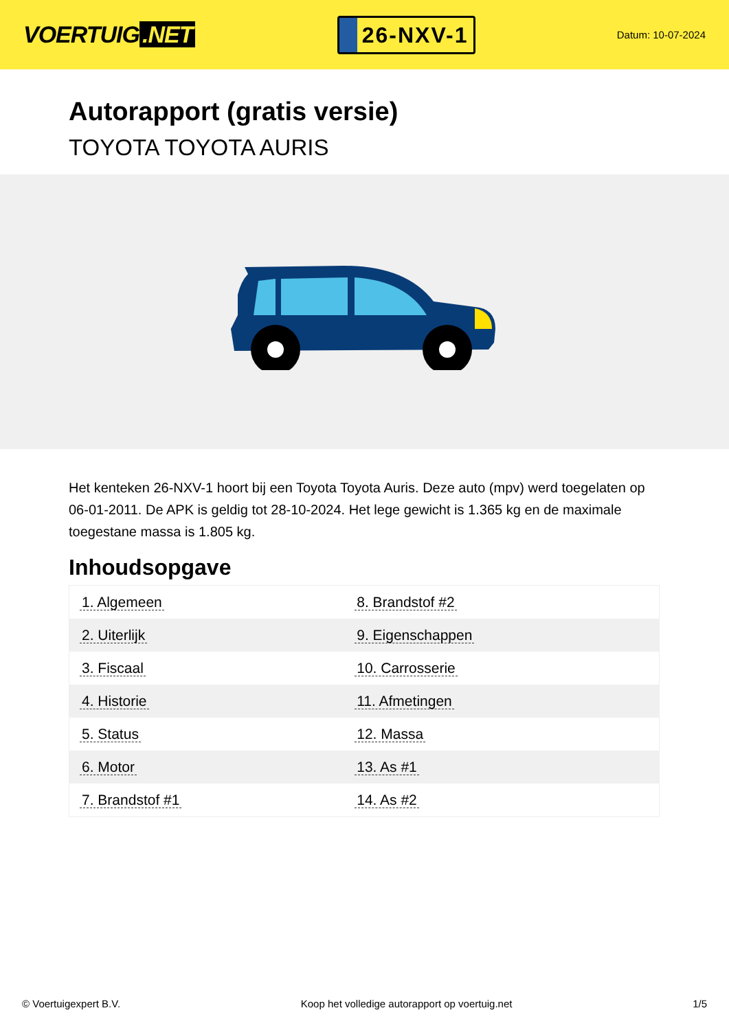VOERTUIG.NET
26-NXV-1
Datum: 10-07-2024
Autorapport (gratis versie)
TOYOTA TOYOTA AURIS
Het kenteken 26-NXV-1 hoort bij een Toyota Toyota Auris. Deze auto (mpv) werd toegelaten op 06-01-2011. De APK is geldig tot 28-10-2024. Het lege gewicht is 1.365 kg en de maximale toegestane massa is 1.805 kg.
Inhoudsopgave
| 1. Algemeen | 8. Brandstof #2 |
| 2. Uiterlijk | 9. Eigenschappen |
| 3. Fiscaal | 10. Carrosserie |
| 4. Historie | 11. Afmetingen |
| 5. Status | 12. Massa |
| 6. Motor | 13. As #1 |
| 7. Brandstof #1 | 14. As #2 |
© Voertuigexpert B.V. Koop het volledige autorapport op voertuig.net 1/5